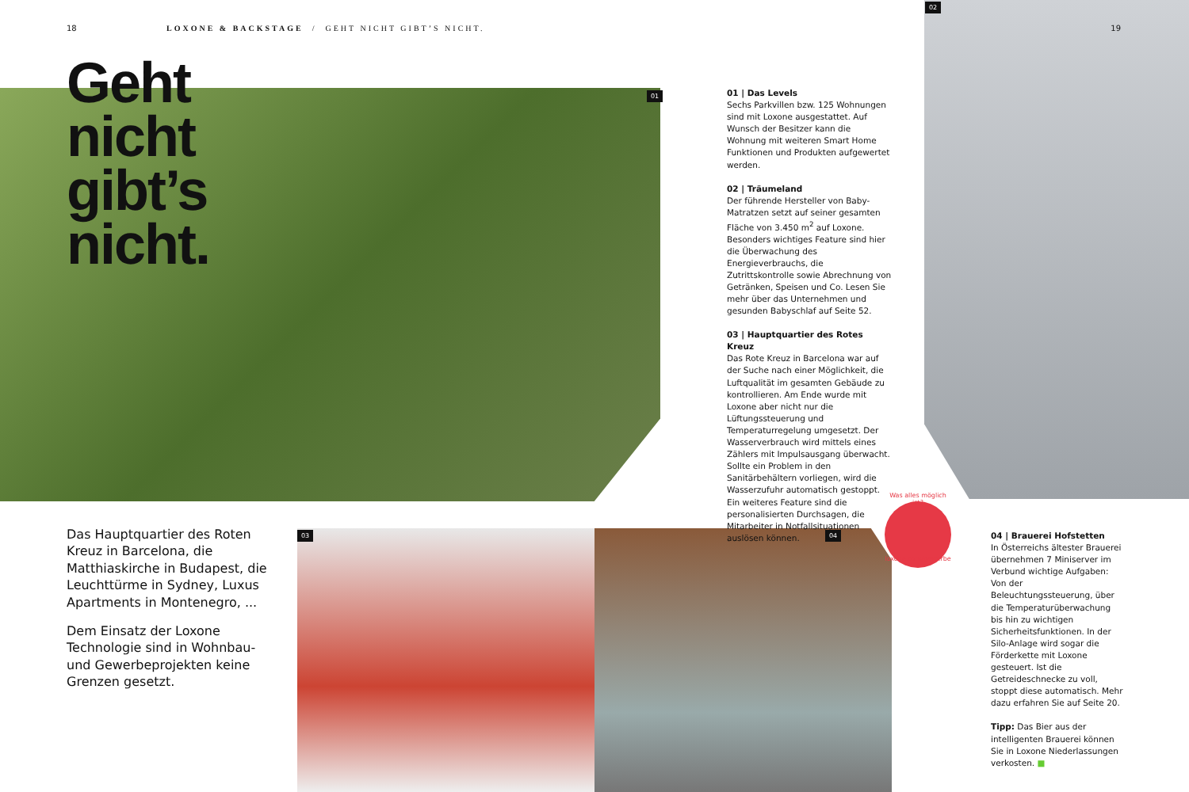01
02
03 04
18 LOXONE & BACKSTAGE / GEHT NICHT GIBT’S NICHT. 19
Geht
nicht
gibt’s
nicht.
01 | Das Levels
Sechs Parkvillen bzw. 125 Wohnungen sind mit Loxone ausgestattet. Auf Wunsch der Besitzer kann die Wohnung mit weiteren Smart Home Funktionen und Produkten aufgewertet werden.
02 | Träumeland
Der führende Hersteller von Baby-Matratzen setzt auf seiner gesamten Fläche von 3.450 m<sup>2</sup> auf Loxone. Besonders wichtiges Feature sind hier die Überwachung des Energieverbrauchs, die Zutrittskontrolle sowie Abrechnung von Getränken, Speisen und Co. Lesen Sie mehr über das Unternehmen und gesunden Babyschlaf auf Seite 52.
03 | Hauptquartier des Rotes Kreuz
Das Rote Kreuz in Barcelona war auf der Suche nach einer Möglichkeit, die Luftqualität im gesamten Gebäude zu kontrollieren. Am Ende wurde mit Loxone aber nicht nur die Lüftungssteuerung und Temperaturregelung umgesetzt. Der Wasserverbrauch wird mittels eines Zählers mit Impulsausgang überwacht. Sollte ein Problem in den Sanitärbehältern vorliegen, wird die Wasserzufuhr automatisch gestoppt. Ein weiteres Feature sind die personalisierten Durchsagen, die Mitarbeiter in Notfallsituationen auslösen können.
Das Hauptquartier des Roten Kreuz in Barcelona, die Matthiaskirche in Budapest, die Leuchttürme in Sydney, Luxus Apartments in Montenegro, ...
Dem Einsatz der Loxone Technologie sind in Wohnbau- und Gewerbeprojekten keine Grenzen gesetzt.
Was alles möglich ist?
loxone.com/gewerbe
04 | Brauerei Hofstetten
In Österreichs ältester Brauerei übernehmen 7 Miniserver im Verbund wichtige Aufgaben: Von der Beleuchtungssteuerung, über die Temperaturüberwachung bis hin zu wichtigen Sicherheitsfunktionen. In der Silo-Anlage wird sogar die Förderkette mit Loxone gesteuert. Ist die Getreideschnecke zu voll, stoppt diese automatisch. Mehr dazu erfahren Sie auf Seite 20.
Tipp: Das Bier aus der intelligenten Brauerei können Sie in Loxone Niederlassungen verkosten. ■